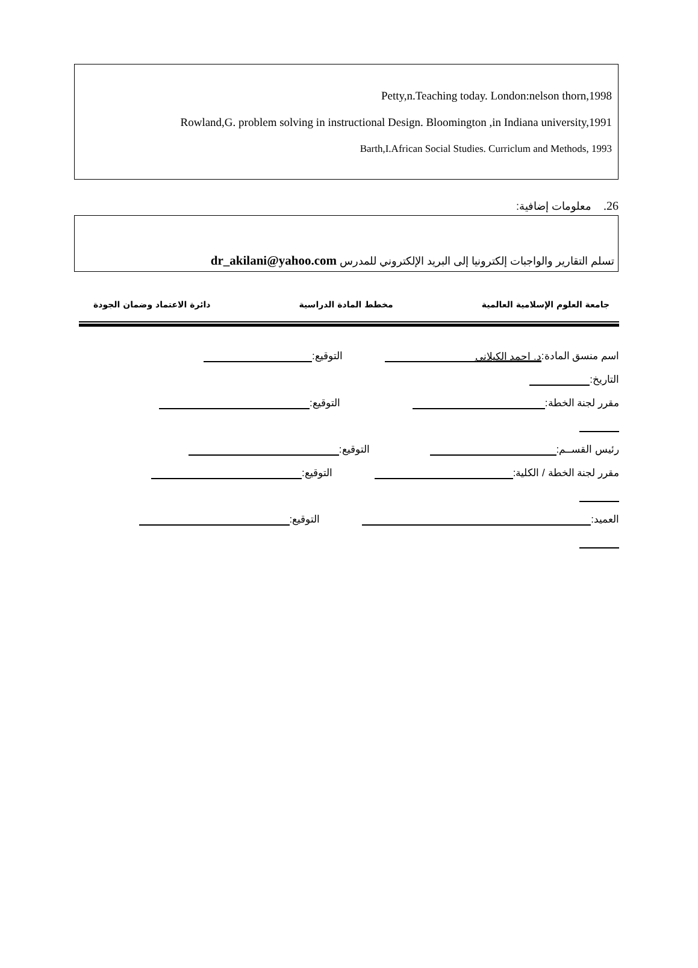Petty,n.Teaching today. London:nelson thorn,1998
Rowland,G. problem solving in instructional Design. Bloomington ,in Indiana university,1991
Barth,I.African Social Studies. Curriclum and Methods, 1993
26. معلومات إضافية:
تسلم التقارير والواجبات إلكترونيا إلى البريد الإلكتروني للمدرس dr_akilani@yahoo.com
جامعة العلوم الإسلامية العالمية مخطط المادة الدراسية دائرة الاعتماد وضمان الجودة
اسم منسق المادة: د. احمد الكيلاني التوقيع:
التاريخ:
مقرر لجنة الخطة: التوقيع:
رئيس القســم: التوقيع:
مقرر لجنة الخطة / الكلية: التوقيع:
العميد: التوقيع: